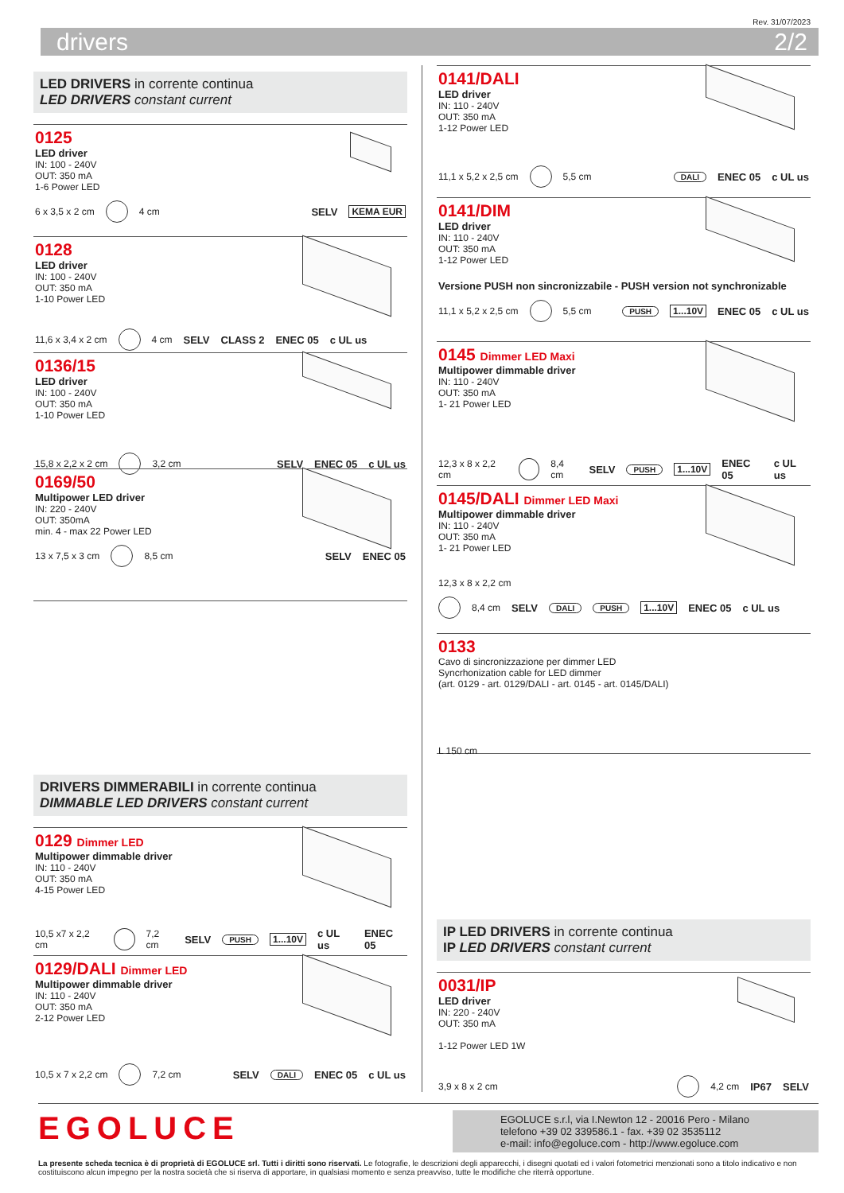Rev. 31/07/2023
drivers 2/2
LED DRIVERS in corrente continua
LED DRIVERS constant current
0125
LED driver
IN: 100 - 240V
OUT: 350 mA
1-6 Power LED
6 x 3,5 x 2 cm 4 cm SELV KEMA EUR
0128
LED driver
IN: 100 - 240V
OUT: 350 mA
1-10 Power LED
11,6 x 3,4 x 2 cm 4 cm SELV CLASS 2 ENEC 05 c UL us
0136/15
LED driver
IN: 100 - 240V
OUT: 350 mA
1-10 Power LED
15,8 x 2,2 x 2 cm 3,2 cm SELV ENEC 05 c UL us
0169/50
Multipower LED driver
IN: 220 - 240V
OUT: 350mA
min. 4 - max 22 Power LED
13 x 7,5 x 3 cm 8,5 cm SELV ENEC 05
DRIVERS DIMMERABILI in corrente continua
DIMMABLE LED DRIVERS constant current
0129 Dimmer LED
Multipower dimmable driver
IN: 110 - 240V
OUT: 350 mA
4-15 Power LED
10,5 x7 x 2,2 cm 7,2 cm SELV PUSH 1...10V c UL us ENEC 05
0129/DALI Dimmer LED
Multipower dimmable driver
IN: 110 - 240V
OUT: 350 mA
2-12 Power LED
10,5 x 7 x 2,2 cm 7,2 cm SELV DALI ENEC 05 c UL us
0141/DALI
LED driver
IN: 110 - 240V
OUT: 350 mA
1-12 Power LED
11,1 x 5,2 x 2,5 cm 5,5 cm DALI ENEC 05 c UL us
0141/DIM
LED driver
IN: 110 - 240V
OUT: 350 mA
1-12 Power LED
Versione PUSH non sincronizzabile - PUSH version not synchronizable
11,1 x 5,2 x 2,5 cm 5,5 cm PUSH 1...10V ENEC 05 c UL us
0145 Dimmer LED Maxi
Multipower dimmable driver
IN: 110 - 240V
OUT: 350 mA
1- 21 Power LED
12,3 x 8 x 2,2 cm 8,4 cm SELV PUSH 1...10V ENEC 05 c UL us
0145/DALI Dimmer LED Maxi
Multipower dimmable driver
IN: 110 - 240V
OUT: 350 mA
1- 21 Power LED
12,3 x 8 x 2,2 cm
8,4 cm SELV DALI PUSH 1...10V ENEC 05 c UL us
0133
Cavo di sincronizzazione per dimmer LED
Syncrhonization cable for LED dimmer
(art. 0129 - art. 0129/DALI - art. 0145 - art. 0145/DALI)
L 150 cm
IP LED DRIVERS in corrente continua
IP LED DRIVERS constant current
0031/IP
LED driver
IN: 220 - 240V
OUT: 350 mA
1-12 Power LED 1W
3,9 x 8 x 2 cm 4,2 cm IP67 SELV
EGOLUCE
EGOLUCE s.r.l, via I.Newton 12 - 20016 Pero - Milano
telefono +39 02 339586.1 - fax. +39 02 3535112
e-mail: info@egoluce.com - http://www.egoluce.com
La presente scheda tecnica è di proprietà di EGOLUCE srl. Tutti i diritti sono riservati. Le fotografie, le descrizioni degli apparecchi, i disegni quotati ed i valori fotometrici menzionati sono a titolo indicativo e non costituiscono alcun impegno per la nostra società che si riserva di apportare, in qualsiasi momento e senza preavviso, tutte le modifiche che riterrà opportune.